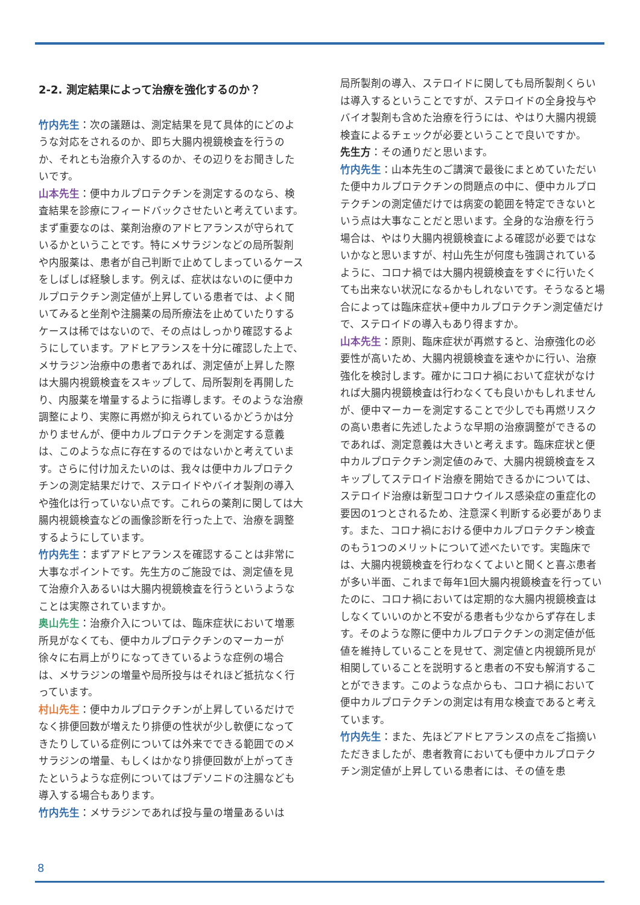2-2. 測定結果によって治療を強化するのか？
竹内先生：次の議題は、測定結果を見て具体的にどのような対応をされるのか、即ち大腸内視鏡検査を行うのか、それとも治療介入するのか、その辺りをお聞きしたいです。
山本先生：便中カルプロテクチンを測定するのなら、検査結果を診療にフィードバックさせたいと考えています。まず重要なのは、薬剤治療のアドヒアランスが守られているかということです。特にメサラジンなどの局所製剤や内服薬は、患者が自己判断で止めてしまっているケースをしばしば経験します。例えば、症状はないのに便中カルプロテクチン測定値が上昇している患者では、よく聞いてみると坐剤や注腸薬の局所療法を止めていたりするケースは稀ではないので、その点はしっかり確認するようにしています。アドヒアランスを十分に確認した上で、メサラジン治療中の患者であれば、測定値が上昇した際は大腸内視鏡検査をスキップして、局所製剤を再開したり、内服薬を増量するように指導します。そのような治療調整により、実際に再燃が抑えられているかどうかは分かりませんが、便中カルプロテクチンを測定する意義は、このような点に存在するのではないかと考えています。さらに付け加えたいのは、我々は便中カルプロテクチンの測定結果だけで、ステロイドやバイオ製剤の導入や強化は行っていない点です。これらの薬剤に関しては大腸内視鏡検査などの画像診断を行った上で、治療を調整するようにしています。
竹内先生：まずアドヒアランスを確認することは非常に大事なポイントです。先生方のご施設では、測定値を見て治療介入あるいは大腸内視鏡検査を行うというようなことは実際されていますか。
奥山先生：治療介入については、臨床症状において増悪所見がなくても、便中カルプロテクチンのマーカーが徐々に右肩上がりになってきているような症例の場合は、メサラジンの増量や局所投与はそれほど抵抗なく行っています。
村山先生：便中カルプロテクチンが上昇しているだけでなく排便回数が増えたり排便の性状が少し軟便になってきたりしている症例については外来でできる範囲でのメサラジンの増量、もしくはかなり排便回数が上がってきたというような症例についてはブデソニドの注腸なども導入する場合もあります。
竹内先生：メサラジンであれば投与量の増量あるいは
局所製剤の導入、ステロイドに関しても局所製剤くらいは導入するということですが、ステロイドの全身投与やバイオ製剤も含めた治療を行うには、やはり大腸内視鏡検査によるチェックが必要ということで良いですか。
先生方：その通りだと思います。
竹内先生：山本先生のご講演で最後にまとめていただいた便中カルプロテクチンの問題点の中に、便中カルプロテクチンの測定値だけでは病変の範囲を特定できないという点は大事なことだと思います。全身的な治療を行う場合は、やはり大腸内視鏡検査による確認が必要ではないかなと思いますが、村山先生が何度も強調されているように、コロナ禍では大腸内視鏡検査をすぐに行いたくても出来ない状況になるかもしれないです。そうなると場合によっては臨床症状+便中カルプロテクチン測定値だけで、ステロイドの導入もあり得ますか。
山本先生：原則、臨床症状が再燃すると、治療強化の必要性が高いため、大腸内視鏡検査を速やかに行い、治療強化を検討します。確かにコロナ禍において症状がなければ大腸内視鏡検査は行わなくても良いかもしれませんが、便中マーカーを測定することで少しでも再燃リスクの高い患者に先述したような早期の治療調整ができるのであれば、測定意義は大きいと考えます。臨床症状と便中カルプロテクチン測定値のみで、大腸内視鏡検査をスキップしてステロイド治療を開始できるかについては、ステロイド治療は新型コロナウイルス感染症の重症化の要因の1つとされるため、注意深く判断する必要があります。また、コロナ禍における便中カルプロテクチン検査のもう1つのメリットについて述べたいです。実臨床では、大腸内視鏡検査を行わなくてよいと聞くと喜ぶ患者が多い半面、これまで毎年1回大腸内視鏡検査を行っていたのに、コロナ禍においては定期的な大腸内視鏡検査はしなくていいのかと不安がる患者も少なからず存在します。そのような際に便中カルプロテクチンの測定値が低値を維持していることを見せて、測定値と内視鏡所見が相関していることを説明すると患者の不安も解消することができます。このような点からも、コロナ禍において便中カルプロテクチンの測定は有用な検査であると考えています。
竹内先生：また、先ほどアドヒアランスの点をご指摘いただきましたが、患者教育においても便中カルプロテクチン測定値が上昇している患者には、その値を患
8